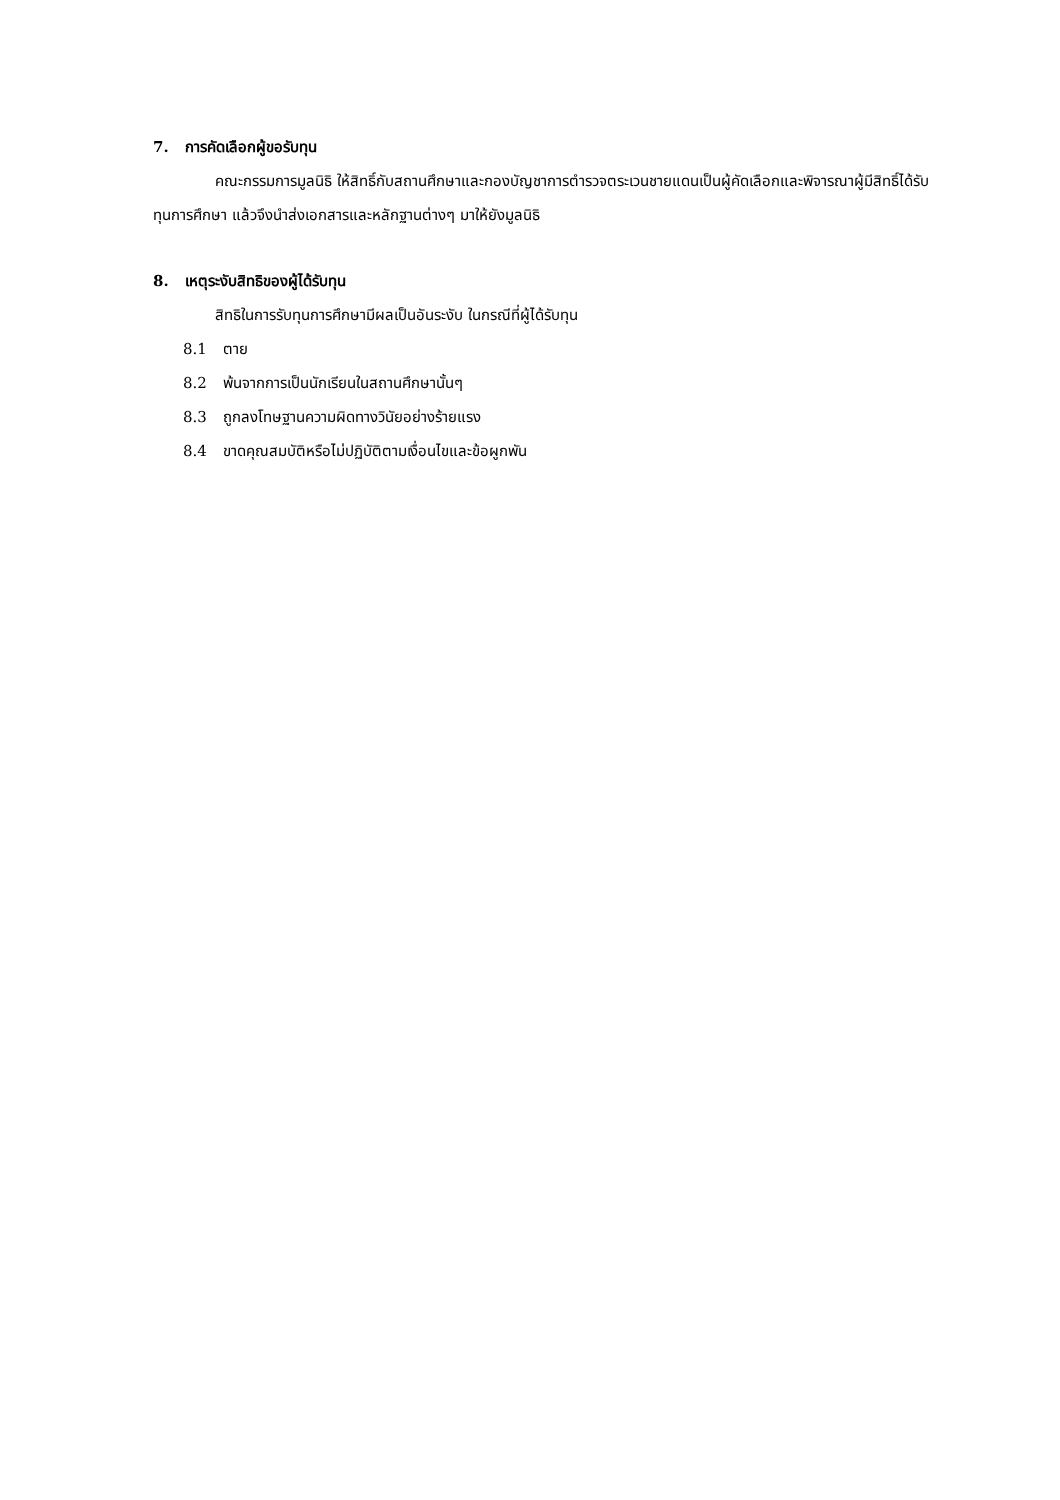7. การคัดเลือกผู้ขอรับทุน
คณะกรรมการมูลนิธิ ให้สิทธิ์กับสถานศึกษาและกองบัญชาการตำรวจตระเวนชายแดนเป็นผู้คัดเลือกและพิจารณาผู้มีสิทธิ์ได้รับทุนการศึกษา แล้วจึงนำส่งเอกสารและหลักฐานต่างๆ มาให้ยังมูลนิธิ
8. เหตุระงับสิทธิของผู้ได้รับทุน
สิทธิในการรับทุนการศึกษามีผลเป็นอันระงับ ในกรณีที่ผู้ได้รับทุน
8.1 ตาย
8.2 พ้นจากการเป็นนักเรียนในสถานศึกษานั้นๆ
8.3 ถูกลงโทษฐานความผิดทางวินัยอย่างร้ายแรง
8.4 ขาดคุณสมบัติหรือไม่ปฏิบัติตามเงื่อนไขและข้อผูกพัน